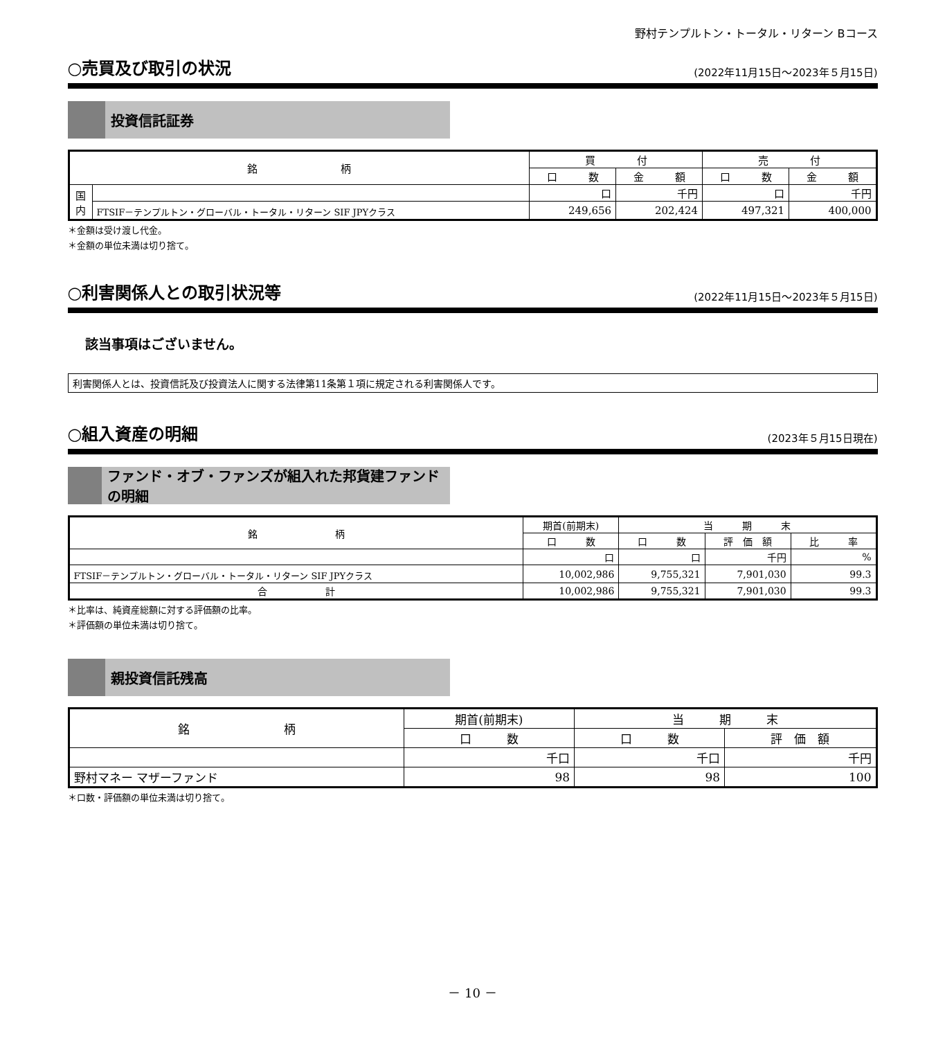野村テンプルトン・トータル・リターン Bコース
○売買及び取引の状況
(2022年11月15日～2023年５月15日)
投資信託証券
| 銘 柄 | | 買 付 | | 売 付 | |
| --- | --- | --- | --- | --- | --- |
| | | 口 数 | 金 額 | 口 数 | 金 額 |
| 国 内 | | 口 | 千円 | 口 | 千円 |
| | FTSIF－テンプルトン・グローバル・トータル・リターン SIF JPYクラス | 249,656 | 202,424 | 497,321 | 400,000 |
＊金額は受け渡し代金。
＊金額の単位未満は切り捨て。
○利害関係人との取引状況等
(2022年11月15日～2023年５月15日)
該当事項はございません。
利害関係人とは、投資信託及び投資法人に関する法律第11条第１項に規定される利害関係人です。
○組入資産の明細
(2023年５月15日現在)
ファンド・オブ・ファンズが組入れた邦貨建ファンドの明細
| 銘 柄 | 期首(前期末) | 当 期 末 | | |
| --- | --- | --- | --- | --- |
| | 口 数 | 口 数 | 評 価 額 | 比 率 |
| | 口 | 口 | 千円 | % |
| FTSIF－テンプルトン・グローバル・トータル・リターン SIF JPYクラス | 10,002,986 | 9,755,321 | 7,901,030 | 99.3 |
| 合 計 | 10,002,986 | 9,755,321 | 7,901,030 | 99.3 |
＊比率は、純資産総額に対する評価額の比率。
＊評価額の単位未満は切り捨て。
親投資信託残高
| 銘 柄 | 期首(前期末) | 当 期 末 | |
| --- | --- | --- | --- |
| | 口 数 | 口 数 | 評 価 額 |
| | 千口 | 千口 | 千円 |
| 野村マネー マザーファンド | 98 | 98 | 100 |
＊口数・評価額の単位未満は切り捨て。
－ 10 －